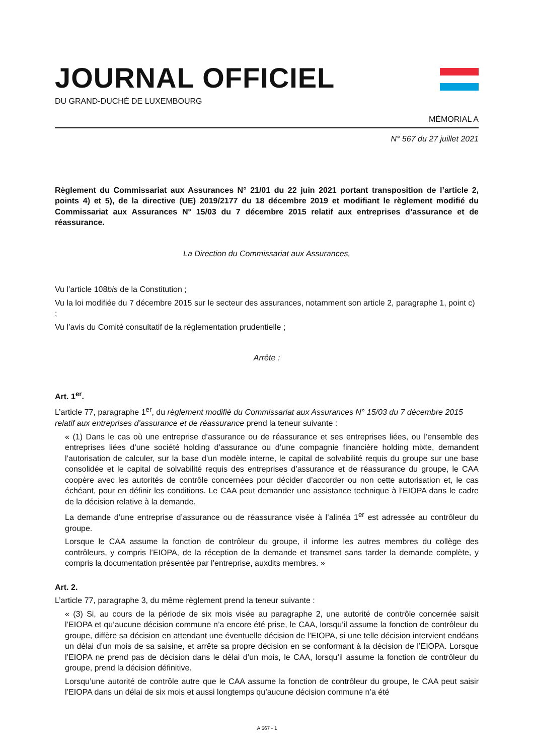JOURNAL OFFICIEL
DU GRAND-DUCHÉ DE LUXEMBOURG
MÉMORIAL A
N° 567 du 27 juillet 2021
Règlement du Commissariat aux Assurances N° 21/01 du 22 juin 2021 portant transposition de l’article 2, points 4) et 5), de la directive (UE) 2019/2177 du 18 décembre 2019 et modifiant le règlement modifié du Commissariat aux Assurances N° 15/03 du 7 décembre 2015 relatif aux entreprises d’assurance et de réassurance.
La Direction du Commissariat aux Assurances,
Vu l’article 108bis de la Constitution ;
Vu la loi modifiée du 7 décembre 2015 sur le secteur des assurances, notamment son article 2, paragraphe 1, point c) ;
Vu l’avis du Comité consultatif de la réglementation prudentielle ;
Arrête :
Art. 1<sup>er</sup>.
L’article 77, paragraphe 1<sup>er</sup>, du règlement modifié du Commissariat aux Assurances N° 15/03 du 7 décembre 2015 relatif aux entreprises d’assurance et de réassurance prend la teneur suivante :
« (1) Dans le cas où une entreprise d’assurance ou de réassurance et ses entreprises liées, ou l’ensemble des entreprises liées d’une société holding d’assurance ou d’une compagnie financière holding mixte, demandent l’autorisation de calculer, sur la base d’un modèle interne, le capital de solvabilité requis du groupe sur une base consolidée et le capital de solvabilité requis des entreprises d’assurance et de réassurance du groupe, le CAA coopère avec les autorités de contrôle concernées pour décider d’accorder ou non cette autorisation et, le cas échéant, pour en définir les conditions. Le CAA peut demander une assistance technique à l’EIOPA dans le cadre de la décision relative à la demande.
La demande d’une entreprise d’assurance ou de réassurance visée à l’alinéa 1<sup>er</sup> est adressée au contrôleur du groupe.
Lorsque le CAA assume la fonction de contrôleur du groupe, il informe les autres membres du collège des contrôleurs, y compris l’EIOPA, de la réception de la demande et transmet sans tarder la demande complète, y compris la documentation présentée par l’entreprise, auxdits membres. »
Art. 2.
L’article 77, paragraphe 3, du même règlement prend la teneur suivante :
« (3) Si, au cours de la période de six mois visée au paragraphe 2, une autorité de contrôle concernée saisit l’EIOPA et qu’aucune décision commune n’a encore été prise, le CAA, lorsqu’il assume la fonction de contrôleur du groupe, diffère sa décision en attendant une éventuelle décision de l’EIOPA, si une telle décision intervient endéans un délai d’un mois de sa saisine, et arrête sa propre décision en se conformant à la décision de l’EIOPA. Lorsque l’EIOPA ne prend pas de décision dans le délai d’un mois, le CAA, lorsqu’il assume la fonction de contrôleur du groupe, prend la décision définitive.
Lorsqu’une autorité de contrôle autre que le CAA assume la fonction de contrôleur du groupe, le CAA peut saisir l’EIOPA dans un délai de six mois et aussi longtemps qu’aucune décision commune n’a été
A 567 - 1